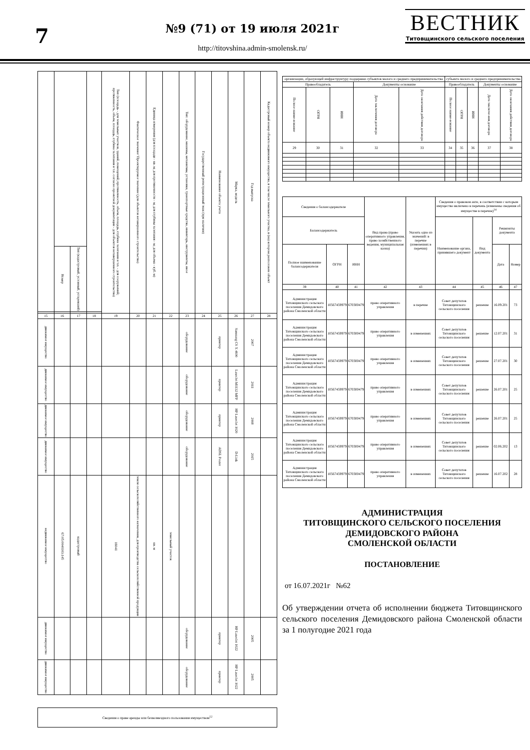7
№9 (71) от 19 июля 2021г
http://titovshina.admin-smolensk.ru/
ВЕСТНИК
Титовщинского сельского поселения
| | | | | Тип (площадь - для земельных участков, зданий, помещений; протяженность, объем, площадь, глубина залегания и т.п. - для сооружений; протяженность, объем, площадь, глубина залегания и т.п. согласно проектной документации - для объектов незавершенного строительства) | Фактическое значение/ Проектируемое значение (для объектов незавершенного строительства) | Единица измерения (для площади - кв. м; для протяженности - м; для глубины залегания - м; для объема - куб. м) | | Тип: оборудование, машины, механизмы, установки, транспортные средства, инвентарь, инструменты, иное | Государственный регистрационный знак (при наличии) | Наименование объекта учета | Марка, модель | Год выпуска | Кадастровый номер объекта недвижимого имущества, в том числе земельного участка, в (на) котором расположен объект |
| | Номер | Тип (кадастровый, условный, устаревший) | | | | | | | | | | | |
| 15 | 16 | 17 | 18 | 19 | 20 | 21 | 22 | 23 | 24 | 25 | 26 | 27 | 28 |
| движимое имущество | | | | | | | | оборудование | | принтер | Samsung CS X 4600 | 2007 | |
| движимое имущество | | | | | | | | оборудование | | принтер | LaserJet M1132 MFP | 2011 | |
| движимое имущество | | | | | | | | оборудование | | принтер | HP LaserJet 1020 | 2008 | |
| движимое имущество | | | | | | | | оборудование | | ADSL Pouter | D-Link | 2015 | |
| недвижимое имущество | 67:05:0040303:145 | кадастровый | | 16041 | земли сельскохозяйственного назначения, для производства сельскохозяйственной продукции | кв. м | земельный участок | | | | | | |
| движимое имущество | | | | | | | | оборудование | | принтер | HP LaserJet 1022 | 2005 | |
| движимое имущество | | | | | | | | оборудование | | принтер | HP LaserJet 1022 | 2005 | |
Сведения о праве аренды или безвозмездного пользования имуществом<sup>12</sup>
| организации, образующей инфраструктуру поддержки субъектов малого и среднего предпринимательства | | | | | субъекта малого и среднего предпринимательства | | | | |
| --- | --- | --- | --- | --- | --- | --- | --- | --- | --- |
| Правообладатель | | | Документы основание | | Правообладатель | | | Документы основание | |
| Полное наиме-нование | ОГРН | ИНН | Дата заключения договора | Дата окончания действия договора | Полное наиме-нование | ОГРН | ИНН | Дата заключе-ния договора | Дата окончания действия договора |
| 29 | 30 | 31 | 32 | 33 | 34 | 35 | 36 | 37 | 38 |
| Сведения о балансодержателе | | | Вид права (право оперативного управления, право хозяйственного ведения, муниципальная казна) | Указать одно из значений: в перечне (изменениях в перечни) | Сведения о правовом акте, в соответствии с которым имущество включено в перечень (изменены сведения об имуществе в перечне)<sup>14</sup> | | | |
| --- | --- | --- | --- | --- | --- | --- | --- | --- |
| Балансодержатель | | | | | Наименование органа, принявшего документ | Вид документа | Реквизиты документа | |
| Полное наименование балансодержателя | ОГРН | ИНН | | | | | Дата | Номер |
| 39 | 40 | 41 | 42 | 43 | 44 | 45 | 46 | 47 |
| Администрация Титовщинского сельского поселения Демидовского района Смоленской области | 10567459979 | 670300479 | право оперативного управления | в перечне | Совет депутатов Титовщинского сельского поселения | решение | 16.09.201 | 73 |
| Администрация Титовщинского сельского поселения Демидовского района Смоленской области | 10567459979 | 670300479 | право оперативного управления | в изменениях | Совет депутатов Титовщинского сельского поселения | решение | 12.07.201 | 31 |
| Администрация Титовщинского сельского поселения Демидовского района Смоленской области | 10567459979 | 670300479 | право оперативного управления | в изменениях | Совет депутатов Титовщинского сельского поселения | решение | 27.07.201 | 30 |
| Администрация Титовщинского сельского поселения Демидовского района Смоленской области | 10567459979 | 670300479 | право оперативного управления | в изменениях | Совет депутатов Титовщинского сельского поселения | решение | 26.07.201 | 25 |
| Администрация Титовщинского сельского поселения Демидовского района Смоленской области | 10567459979 | 670300479 | право оперативного управления | в изменениях | Совет депутатов Титовщинского сельского поселения | решение | 26.07.201 | 25 |
| Администрация Титовщинского сельского поселения Демидовского района Смоленской области | 10567459979 | 670300479 | право оперативного управления | в изменениях | Совет депутатов Титовщинского сельского поселения | решение | 02.06.202 | 13 |
| Администрация Титовщинского сельского поселения Демидовского района Смоленской области | 10567459979 | 670300479 | право оперативного управления | в изменениях | Совет депутатов Титовщинского сельского поселения | решение | 16.07.202 | 28 |
АДМИНИСТРАЦИЯ
ТИТОВЩИНСКОГО СЕЛЬСКОГО ПОСЕЛЕНИЯ
ДЕМИДОВСКОГО РАЙОНА
СМОЛЕНСКОЙ ОБЛАСТИ
ПОСТАНОВЛЕНИЕ
от 16.07.2021г №62
Об утверждении отчета об исполнении бюджета Титовщинского сельского поселения Демидовского района Смоленской области за 1 полугодие 2021 года